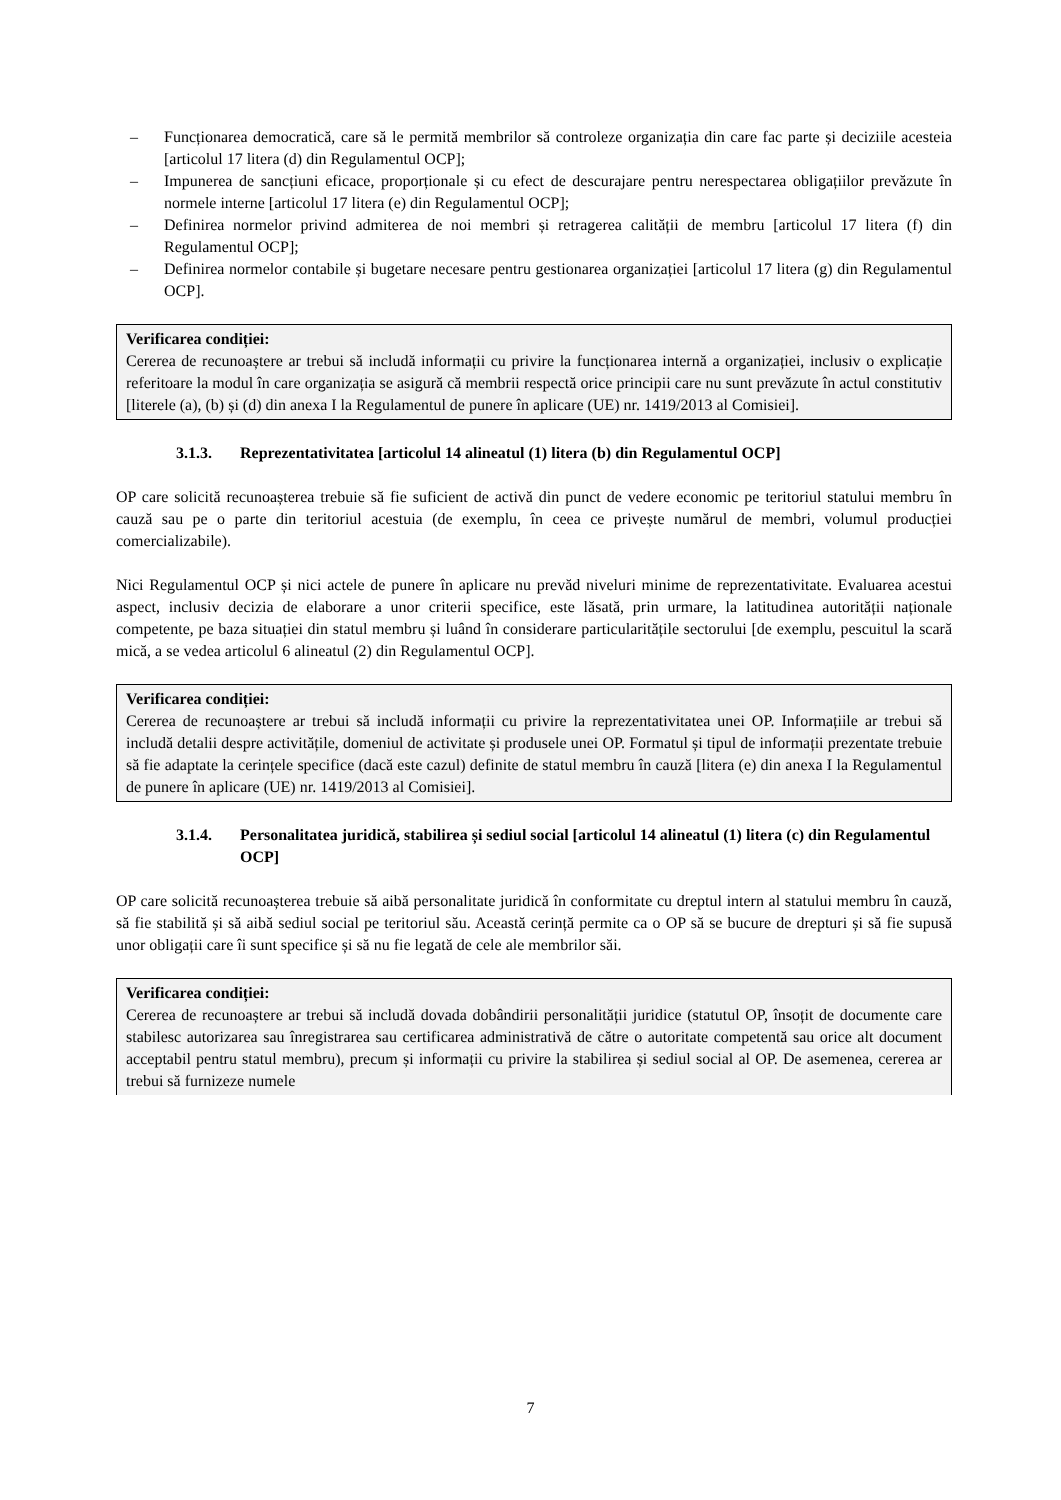– Funcționarea democratică, care să le permită membrilor să controleze organizația din care fac parte și deciziile acesteia [articolul 17 litera (d) din Regulamentul OCP];
– Impunerea de sancțiuni eficace, proporționale și cu efect de descurajare pentru nerespectarea obligațiilor prevăzute în normele interne [articolul 17 litera (e) din Regulamentul OCP];
– Definirea normelor privind admiterea de noi membri și retragerea calității de membru [articolul 17 litera (f) din Regulamentul OCP];
– Definirea normelor contabile și bugetare necesare pentru gestionarea organizației [articolul 17 litera (g) din Regulamentul OCP].
Verificarea condiției:
Cererea de recunoaștere ar trebui să includă informații cu privire la funcționarea internă a organizației, inclusiv o explicație referitoare la modul în care organizația se asigură că membrii respectă orice principii care nu sunt prevăzute în actul constitutiv [literele (a), (b) și (d) din anexa I la Regulamentul de punere în aplicare (UE) nr. 1419/2013 al Comisiei].
3.1.3. Reprezentativitatea [articolul 14 alineatul (1) litera (b) din Regulamentul OCP]
OP care solicită recunoașterea trebuie să fie suficient de activă din punct de vedere economic pe teritoriul statului membru în cauză sau pe o parte din teritoriul acestuia (de exemplu, în ceea ce privește numărul de membri, volumul producției comercializabile).
Nici Regulamentul OCP și nici actele de punere în aplicare nu prevăd niveluri minime de reprezentativitate. Evaluarea acestui aspect, inclusiv decizia de elaborare a unor criterii specifice, este lăsată, prin urmare, la latitudinea autorității naționale competente, pe baza situației din statul membru și luând în considerare particularitățile sectorului [de exemplu, pescuitul la scară mică, a se vedea articolul 6 alineatul (2) din Regulamentul OCP].
Verificarea condiției:
Cererea de recunoaștere ar trebui să includă informații cu privire la reprezentativitatea unei OP. Informațiile ar trebui să includă detalii despre activitățile, domeniul de activitate și produsele unei OP. Formatul și tipul de informații prezentate trebuie să fie adaptate la cerințele specifice (dacă este cazul) definite de statul membru în cauză [litera (e) din anexa I la Regulamentul de punere în aplicare (UE) nr. 1419/2013 al Comisiei].
3.1.4. Personalitatea juridică, stabilirea și sediul social [articolul 14 alineatul (1) litera (c) din Regulamentul OCP]
OP care solicită recunoașterea trebuie să aibă personalitate juridică în conformitate cu dreptul intern al statului membru în cauză, să fie stabilită și să aibă sediul social pe teritoriul său. Această cerință permite ca o OP să se bucure de drepturi și să fie supusă unor obligații care îi sunt specifice și să nu fie legată de cele ale membrilor săi.
Verificarea condiției:
Cererea de recunoaștere ar trebui să includă dovada dobândirii personalității juridice (statutul OP, însoțit de documente care stabilesc autorizarea sau înregistrarea sau certificarea administrativă de către o autoritate competentă sau orice alt document acceptabil pentru statul membru), precum și informații cu privire la stabilirea și sediul social al OP. De asemenea, cererea ar trebui să furnizeze numele
7